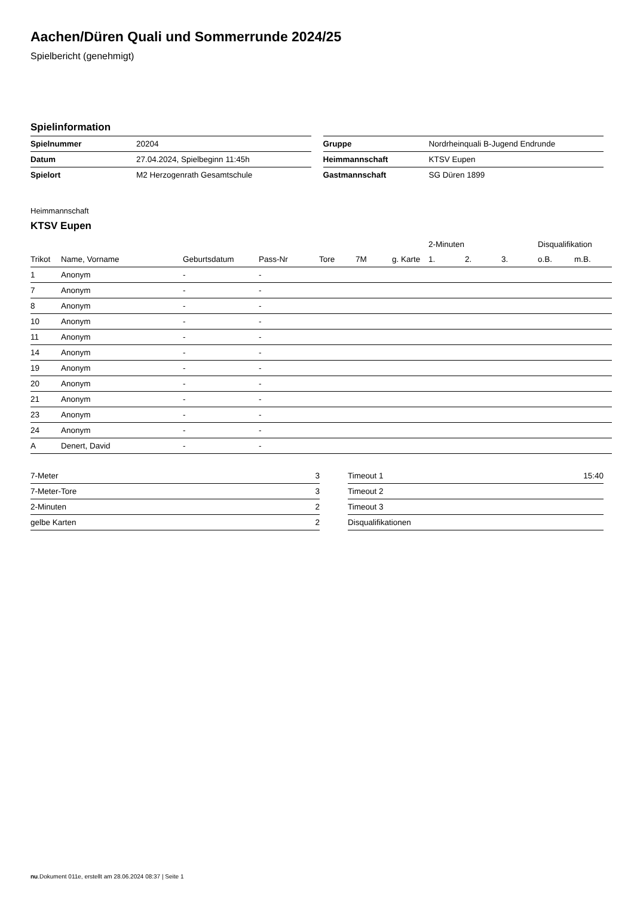Aachen/Düren Quali und Sommerrunde 2024/25
Spielbericht (genehmigt)
Spielinformation
| Spielnummer | 20204 |
| Datum | 27.04.2024, Spielbeginn 11:45h |
| Spielort | M2 Herzogenrath Gesamtschule |
| Gruppe | Nordrheinquali B-Jugend Endrunde |
| Heimmannschaft | KTSV Eupen |
| Gastmannschaft | SG Düren 1899 |
Heimmannschaft
KTSV Eupen
| | | | | | | | 2-Minuten | | | Disqualifikation | |
| --- | --- | --- | --- | --- | --- | --- | --- | --- | --- | --- | --- |
| Trikot | Name, Vorname | Geburtsdatum | Pass-Nr | Tore | 7M | g. Karte | 1. | 2. | 3. | o.B. | m.B. |
| 1 | Anonym | - | - | | | | | | | | |
| 7 | Anonym | - | - | | | | | | | | |
| 8 | Anonym | - | - | | | | | | | | |
| 10 | Anonym | - | - | | | | | | | | |
| 11 | Anonym | - | - | | | | | | | | |
| 14 | Anonym | - | - | | | | | | | | |
| 19 | Anonym | - | - | | | | | | | | |
| 20 | Anonym | - | - | | | | | | | | |
| 21 | Anonym | - | - | | | | | | | | |
| 23 | Anonym | - | - | | | | | | | | |
| 24 | Anonym | - | - | | | | | | | | |
| A | Denert, David | - | - | | | | | | | | |
| 7-Meter | 3 |
| 7-Meter-Tore | 3 |
| 2-Minuten | 2 |
| gelbe Karten | 2 |
| Timeout 1 | 15:40 |
| Timeout 2 | |
| Timeout 3 | |
| Disqualifikationen | |
nu.Dokument 011e, erstellt am 28.06.2024 08:37 | Seite 1